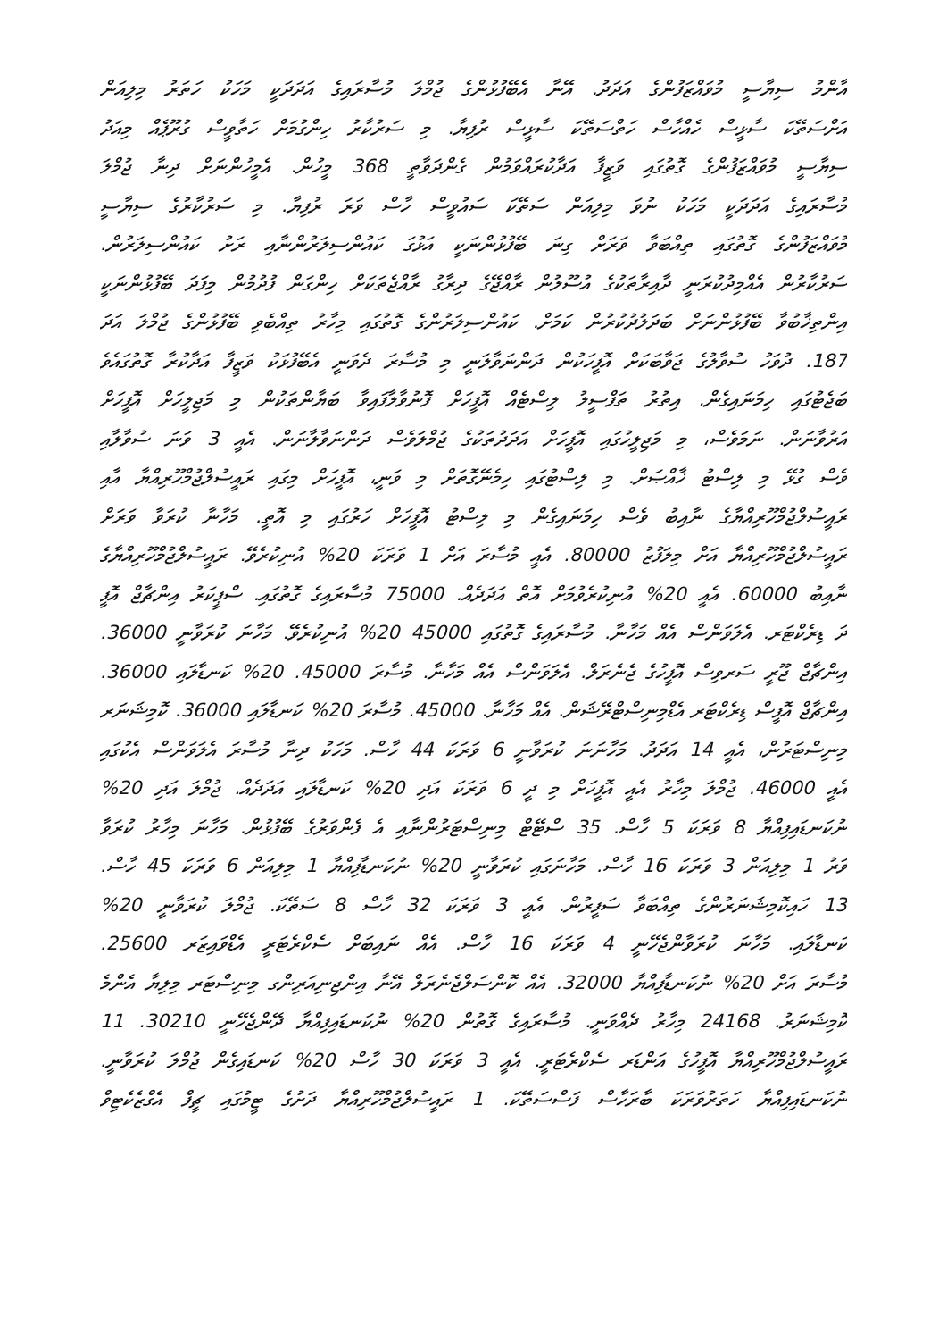އާންމު ސިޔާސީ މުވައްޒަފުންގެ އަދަދު. އޭނާ އެބޭފުޅުންގެ ޖުމްލަ މުސާރައިގެ އަދަދަކީ މަހަކު ހަތަރު މިލިއަން
އަށްސަތޭކަ ސާޅީސް ހެއްހާސް ހަތްސަތޭކަ ސާޅީސް ރުފިޔާ. މި ސަރުކާރު ހިންގުމަށް ހަތާވީސް ގުރޫޕެއް މިއަދު
ސިޔާސީ މުވައްޒަފުންގެ ގޮތުގައި ވަޒީފާ އަދާކުރައްވަމުން ގެންދަވާތީ 368 މީހުން. އެމީހުންނަށް ދިނާ ޖުމްލަ
މުސާރައިގެ އަދަދަކީ މަހަކު ނުވަ މިލިއަން ސަތޭކަ ސައުވީސް ހާސް ވަރަ ރުފިޔާ. މި ސަރުކާރުގެ ސިޔާސީ
މުވައްޒަފުންގެ ގޮތުގައި ތިއްބަވާ ވަރަށް ގިނަ ބޭފުޅުންނަކީ އަޅުގަ ކައުންސިލަރުންނާއި ރަށު ކައުންސިލަރުން.
ސަރުކާރުން އެއްމިދުކުރަނީ ދާއިރާތަކުގެ އުސޫލުން ރާއްޖޭގެ ދިރާގު ރާއްޖެތަކަށް ހިންގަން ފުދުމުން މިފަދަ ބޭފުޅުންނަކީ
އިންތިޚާބުވާ ބޭފުޅުންނަށް ބަދަލުދުކުރުން ކަމަށް. ކައުންސިލަރުންގެ ގޮތުގައި މިހާރު ތިއްބެވި ބޭފުޅުންގެ ޖުމްލަ އަދަ
187. ދުވަހު ސުވާލުގެ ޖަވާބަކަށް އޮފީހަކުން ދަންނަވާލަނީ މި މުސާރަ ދެވަނީ އެބޭފުޅަކު ވަޒީފާ އަދާކުރާ ގޮތުގައެވެ
ބަޖެޓުގައި ހިމަނައިގެން. އިތުރު ތަފްސީލު ލިސްޓެއް އޮފީހަށް ފޮނުވާލާފައިވާ ބަޔާންތަކުން މި މަޖިލީހަށް އޮފީހަށް
އަރުވާނަން. ނަމަވެސް، މި މަޖިލީހުގައި އޮފީހަށް އަދަދުތަކުގެ ޖުމްލަވެސް ދަންނަވާލާނަން. އެއީ 3 ވަނަ ސުވާލާއި
ވެސް ގުޅޭ މި ލިސްޓު ޚާއްޞަށް. މި ލިސްޓުގައި ހިމެނޭގޮތަށް މި ވަނީ، އޮފީހަށް މިގައި ރައީސުލްޖުމްހޫރިއްޔާ އާއި
ރައީސުލްޖުމްހޫރިއްޔާގެ ނާއިބު ވެސް ހިމަނައިގެން މި ލިސްޓު އޮފީހަށް ހަރުގައި މި އޮތީ. މަހާނާ ކުރަވާ ވަރަށް
ރައީސުލްޖުމްހޫރިއްޔާ އަށް މިލަފުޒު 80000. އެއީ މުސާރަ އަށް 1 ވަރަކަ 20% އުނިކުރެވޭ. ރައީސުލްޖުމްހޫރިއްޔާގެ
ނާއިބު 60000. އެއީ 20% އުނިކުރެވުމަށް އޮތް އަދަދެއް. 75000 މުސާރައިގެ ގޮތުގައި. ސްޕީކަރު އިންޗާޖް އޮފީ
ދަ ޑިރެކްޓަރ. އެލަވަންސް އެއް މަހާނާ. މުސާރައިގެ ގޮތުގައި 45000 20% އުނިކުރެވޭ. މަހާނަ ކުރަވާނީ 36000.
އިންޗާޖް ޖޫރީ ސަރވިސް އޮފީހުގެ ޖެނެރަލް. އެލަވަންސް އެއް މަހާނާ. މުސާރަ 45000. 20% ކަނޑާލައި 36000.
އިންޗާޖް އޮފީސް ޑިރެކްޓަރ އެޑްމިނިސްޓްރޭޝަން. އެއް މަހާނާ. 45000. މުސާރަ 20% ކަނޑާލައި 36000. ކޮމިޝަނަރ
މިނިސްޓަރުން، އެއީ 14 އަދަދު. މަހާނަނަ ކުރަވާނީ 6 ވަރަކަ 44 ހާސް. މަހަކު ދިނާ މުސާރަ އެލަވަންސް އެކުގައި
އެއީ 46000. ޖުމްލަ މިހާރު އެއީ އޮފީހަށް މި ދީ 6 ވަރަކަ އަދި 20% ކަނޑާލައި އަދަދެއް. ޖުމްލަ އަދި 20%
ނުކަނޑައިފިއްޔާ 8 ވަރަކަ 5 ހާސް. 35 ސްޓޭޓް މިނިސްޓަރުންނާއި އެ ފެންވަރުގެ ބޭފުޅުން. މަހާނަ މިހާރު ކުރަވާ
ވަރު 1 މިލިއަން 3 ވަރަކަ 16 ހާސް. މަހާނަގައި ކުރަވާނީ 20% ނުކަނޑާފިއްޔާ 1 މިލިއަން 6 ވަރަކަ 45 ހާސް.
13 ހައިކޮމިޝަނަރުންގެ ތިއްބަވާ ސަފީރުން. އެއީ 3 ވަރަކަ 32 ހާސް 8 ސަތޭކަ. ޖުމްލަ ކުރަވާނީ 20%
ކަނޑާލައި. މަހާނަ ކުރަވާންޖެހޭނީ 4 ވަރަކަ 16 ހާސް. އެއް ނައިބަށް ސެކްރެޓަރީ އެޑްވައިޒަރ 25600.
މުސާރަ އަށް 20% ނުކަނޑާފިއްޔާ 32000. އެއް ކޮންސަލްޖެނެރަލް އޭނާ އިންޖިނިއަރިންގ މިނިސްޓަރ މިލިޔާ އެންމެ
ކޮމިޝަނަރު. 24168 މިހާރު ދެއްވަނީ. މުސާރައިގެ ގޮތުން 20% ނުކަނޑައިފިއްޔާ ދޭންޖެހޭނީ 30210. 11
ރައީސުލްޖުމްހޫރިއްޔާ އޮފީހުގެ އަންޑަރ ސެކްރެޓަރީ. އެއީ 3 ވަރަކަ 30 ހާސް 20% ކަނޑައިގެން ޖުމްލަ ކުރަވާނީ.
ނުކަނޑައިފިއްޔާ ހަތަރުވަރަކަ ބާރަހާސް ފަސްސަތޭކަ. 1 ރައީސުލްޖުމްހޫރިއްޔާ ދަށުގެ ޓީމުގައި ޗީފް އެގްޒެކެޓިވް